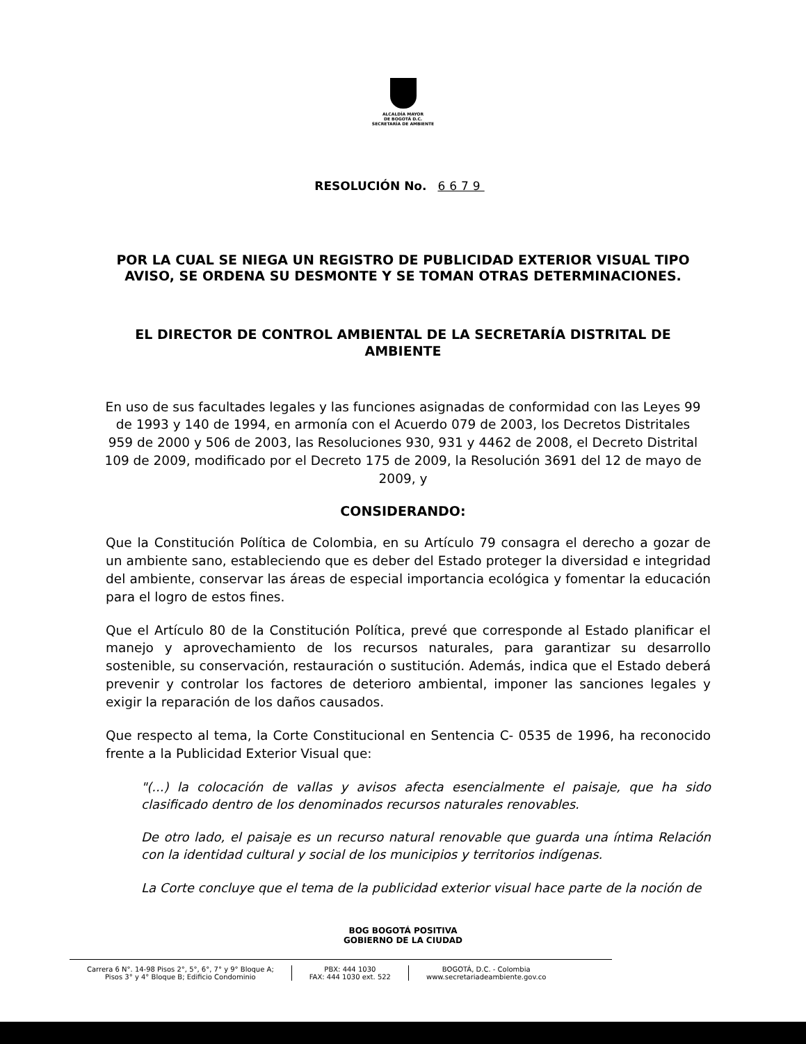ALCALDÍA MAYOR
DE BOGOTÁ D.C.
SECRETARÍA DE AMBIENTE
RESOLUCIÓN No. 6679
POR LA CUAL SE NIEGA UN REGISTRO DE PUBLICIDAD EXTERIOR VISUAL TIPO AVISO, SE ORDENA SU DESMONTE Y SE TOMAN OTRAS DETERMINACIONES.
EL DIRECTOR DE CONTROL AMBIENTAL DE LA SECRETARÍA DISTRITAL DE AMBIENTE
En uso de sus facultades legales y las funciones asignadas de conformidad con las Leyes 99 de 1993 y 140 de 1994, en armonía con el Acuerdo 079 de 2003, los Decretos Distritales 959 de 2000 y 506 de 2003, las Resoluciones 930, 931 y 4462 de 2008, el Decreto Distrital 109 de 2009, modificado por el Decreto 175 de 2009, la Resolución 3691 del 12 de mayo de 2009, y
CONSIDERANDO:
Que la Constitución Política de Colombia, en su Artículo 79 consagra el derecho a gozar de un ambiente sano, estableciendo que es deber del Estado proteger la diversidad e integridad del ambiente, conservar las áreas de especial importancia ecológica y fomentar la educación para el logro de estos fines.
Que el Artículo 80 de la Constitución Política, prevé que corresponde al Estado planificar el manejo y aprovechamiento de los recursos naturales, para garantizar su desarrollo sostenible, su conservación, restauración o sustitución. Además, indica que el Estado deberá prevenir y controlar los factores de deterioro ambiental, imponer las sanciones legales y exigir la reparación de los daños causados.
Que respecto al tema, la Corte Constitucional en Sentencia C- 0535 de 1996, ha reconocido frente a la Publicidad Exterior Visual que:
"(...) la colocación de vallas y avisos afecta esencialmente el paisaje, que ha sido clasificado dentro de los denominados recursos naturales renovables.
De otro lado, el paisaje es un recurso natural renovable que guarda una íntima Relación con la identidad cultural y social de los municipios y territorios indígenas.
La Corte concluye que el tema de la publicidad exterior visual hace parte de la noción de
BOG BOGOTÁ POSITIVA
GOBIERNO DE LA CIUDAD
Carrera 6 N°. 14-98 Pisos 2°, 5°, 6°, 7° y 9° Bloque A;
Pisos 3° y 4° Bloque B; Edificio Condominio
PBX: 444 1030
FAX: 444 1030 ext. 522
BOGOTÁ, D.C. - Colombia
www.secretariadeambiente.gov.co